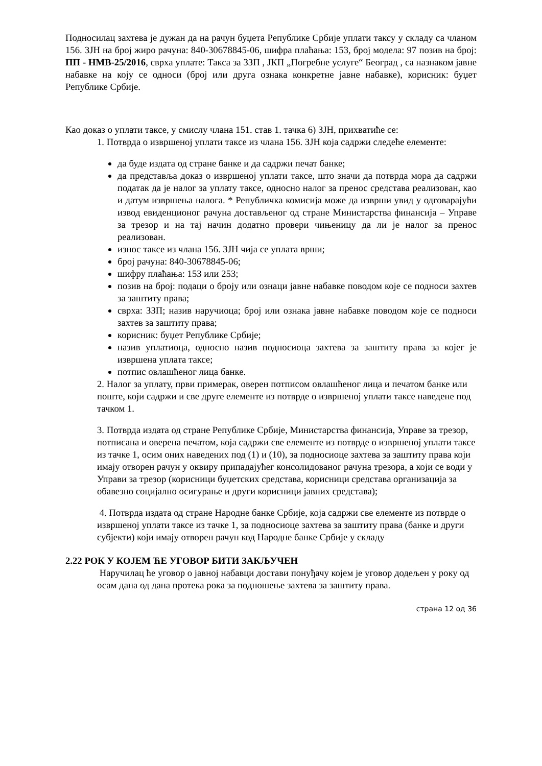Подносилац захтева је дужан да на рачун буџета Републике Србије уплати таксу у складу са чланом 156. ЗЈН на број жиро рачуна: 840-30678845-06, шифра плаћања: 153, број модела: 97 позив на број: ПП - НМВ-25/2016, сврха уплате: Такса за ЗЗП , ЈКП „Погребне услуге“ Београд , са назнаком јавне набавке на коју се односи (број или друга ознака конкретне јавне набавке), корисник: буџет Републике Србије.
Као доказ о уплати таксе, у смислу члана 151. став 1. тачка 6) ЗЈН, прихватиће се:
1. Потврда о извршеној уплати таксе из члана 156. ЗЈН која садржи следеће елементе:
да буде издата од стране банке и да садржи печат банке;
да представља доказ о извршеној уплати таксе, што значи да потврда мора да садржи податак да је налог за уплату таксе, односно налог за пренос средстава реализован, као и датум извршења налога. * Републичка комисија може да изврши увид у одговарајући извод евиденционог рачуна достављеног од стране Министарства финансија – Управе за трезор и на тај начин додатно провери чињеницу да ли је налог за пренос реализован.
износ таксе из члана 156. ЗЈН чија се уплата врши;
број рачуна: 840-30678845-06;
шифру плаћања: 153 или 253;
позив на број: подаци о броју или ознаци јавне набавке поводом које се подноси захтев за заштиту права;
сврха: ЗЗП; назив наручиоца; број или ознака јавне набавке поводом које се подноси захтев за заштиту права;
корисник: буџет Републике Србије;
назив уплатиоца, односно назив подносиоца захтева за заштиту права за којег је извршена уплата таксе;
потпис овлашћеног лица банке.
2. Налог за уплату, први примерак, оверен потписом овлашћеног лица и печатом банке или поште, који садржи и све друге елементе из потврде о извршеној уплати таксе наведене под тачком 1.
3. Потврда издата од стране Републике Србије, Министарства финансија, Управе за трезор, потписана и оверена печатом, која садржи све елементе из потврде о извршеној уплати таксе из тачке 1, осим оних наведених под (1) и (10), за подносиоце захтева за заштиту права који имају отворен рачун у оквиру припадајућег консолидованог рачуна трезора, а који се води у Управи за трезор (корисници буџетских средстава, корисници средстава организација за обавезно социјално осигурање и други корисници јавних средстава);
4. Потврда издата од стране Народне банке Србије, која садржи све елементе из потврде о извршеној уплати таксе из тачке 1, за подносиоце захтева за заштиту права (банке и други субјекти) који имају отворен рачун код Народне банке Србије у складу
2.22 РОК У КОЈЕМ ЋЕ УГОВОР БИТИ ЗАКЉУЧЕН
Наручилац ће уговор о јавној набавци достави понуђачу којем је уговор додељен у року од осам дана од дана протека рока за подношење захтева за заштиту права.
страна 12 од 36